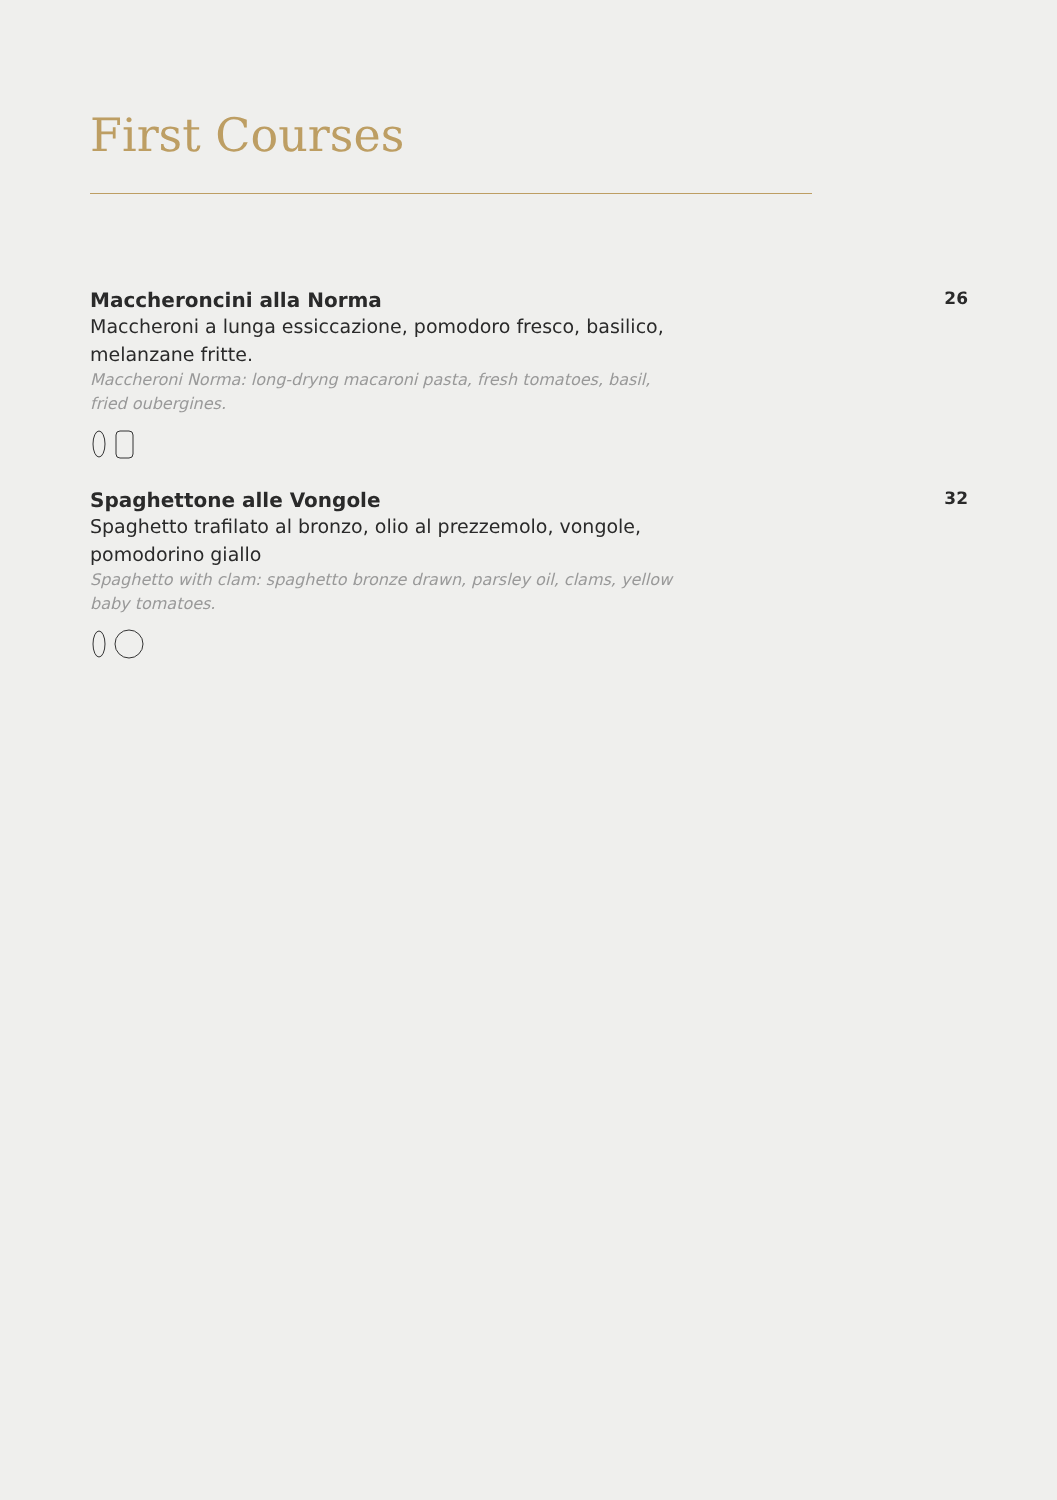First Courses
Maccheroncini alla Norma
26
Maccheroni a lunga essiccazione, pomodoro fresco, basilico, melanzane fritte.
Maccheroni Norma: long-dryng macaroni pasta, fresh tomatoes, basil, fried oubergines.
Spaghettone alle Vongole
32
Spaghetto trafilato al bronzo, olio al prezzemolo, vongole, pomodorino giallo
Spaghetto with clam: spaghetto bronze drawn, parsley oil, clams, yellow baby tomatoes.